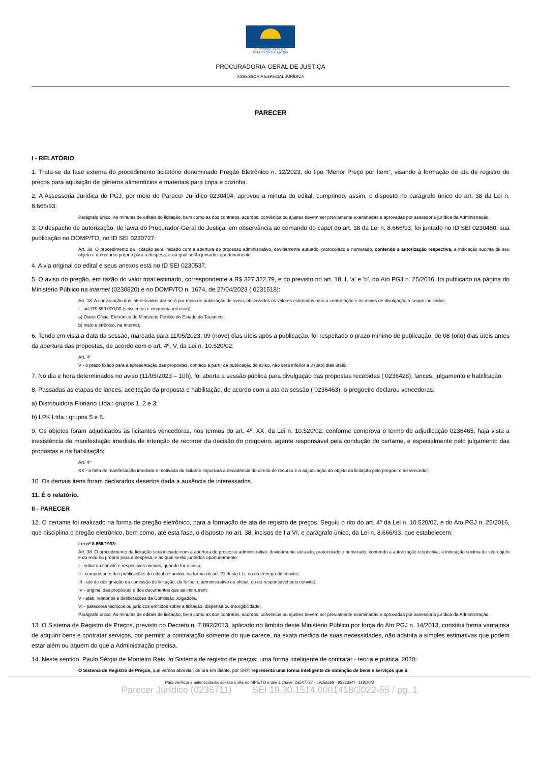MINISTÉRIO PÚBLICO
ESTADO DO TOCANTINS
PROCURADORIA-GERAL DE JUSTIÇA
ASSESSORIA ESPECIAL JURÍDICA
PARECER
I - RELATÓRIO
1. Trata-se da fase externa do procedimento licitatório denominado Pregão Eletrônico n. 12/2023, do tipo “Menor Preço por Item”, visando à formação de ata de registro de preços para aquisição de gêneros alimentícios e materiais para copa e cozinha.
2. A Assessoria Jurídica do PGJ, por meio do Parecer Jurídico 0230404, aprovou a minuta do edital, cumprindo, assim, o disposto no parágrafo único do art. 38 da Lei n. 8.666/93:
Parágrafo único. As minutas de editais de licitação, bem como as dos contratos, acordos, convênios ou ajustes devem ser previamente examinadas e aprovadas por assessoria jurídica da Administração.
3. O despacho de autorização, de lavra do Procurador-Geral de Justiça, em observância ao comando do caput do art. 38 da Lei n. 8.666/93, foi juntado no ID SEI 0230480; sua publicação no DOMP/TO, no ID SEI 0230727:
Art. 38. O procedimento da licitação será iniciado com a abertura de processo administrativo, devidamente autuado, protocolado e numerado, contendo a autorização respectiva, a indicação sucinta de seu objeto e do recurso próprio para a despesa, e ao qual serão juntados oportunamente:
4. A via original do edital e seus anexos está no ID SEI 0230537.
5. O aviso do pregão, em razão do valor total estimado, correspondente a R$ 327.322,79, e do previsto no art. 18, I, ‘a’ e ‘b', do Ato PGJ n. 25/2016, foi publicado na página do Ministério Público na internet (0230820) e no DOMP/TO n. 1674, de 27/04/2023 ( 0231518):
Art. 18. A convocação dos interessados dar-se-á por meio de publicação de aviso, observados os valores estimados para a contratação e os meios de divulgação a seguir indicados:
I - até R$ 650.000,00 (seiscentos e cinquenta mil reais):
a) Diário Oficial Eletrônico do Ministério Público do Estado do Tocantins;
b) meio eletrônico, na Internet;
6. Tendo em vista a data da sessão, marcada para 11/05/2023, 09 (nove) dias úteis após a publicação, foi respeitado o prazo mínimo de publicação, de 08 (oito) dias úteis antes da abertura das propostas, de acordo com o art. 4º, V, da Lei n. 10.520/02:
Art. 4º
V - o prazo fixado para a apresentação das propostas, contado a partir da publicação do aviso, não será inferior a 8 (oito) dias úteis;
7. No dia e hora determinados no aviso (11/05/2023 – 10h), foi aberta a sessão pública para divulgação das propostas recebidas ( 0236428), lances, julgamento e habilitação.
8. Passadas as etapas de lances, aceitação da proposta e habilitação, de acordo com a ata da sessão ( 0236463), o pregoeiro declarou vencedoras:
a) Distribuidora Floriano Ltda.: grupos 1, 2 e 3;
b) LPK Ltda.: grupos 5 e 6.
9. Os objetos foram adjudicados às licitantes vencedoras, nos termos do art. 4º, XX, da Lei n. 10.520/02, conforme comprova o termo de adjudicação 0236465, haja vista a inexistência de manifestação imediata de intenção de recorrer da decisão do pregoeiro, agente responsável pela condução do certame, e especialmente pelo julgamento das propostas e da habilitação:
Art. 4º
XX - a falta de manifestação imediata e motivada do licitante importará a decadência do direito de recurso e a adjudicação do objeto da licitação pelo pregoeiro ao vencedor;
10. Os demais itens foram declarados desertos dada a ausência de interessados.
11. É o relatório.
II - PARECER
12. O certame foi realizado na forma de pregão eletrônico, para a formação de ata de registro de preços. Seguiu o rito do art. 4º da Lei n. 10.520/02, e do Ato PGJ n. 25/2016, que disciplina o pregão eletrônico, bem como, até esta fase, o disposto no art. 38, incisos de I a VI, e parágrafo único, da Lei n. 8.666/93, que estabelecem:
Lei nº 8.666/1993:
Art. 38. O procedimento da licitação será iniciado com a abertura de processo administrativo, devidamente autuado, protocolado e numerado, contendo a autorização respectiva, a indicação sucinta de seu objeto e do recurso próprio para a despesa, e ao qual serão juntados oportunamente:
I - edital ou convite e respectivos anexos, quando for o caso;
II - comprovante das publicações do edital resumido, na forma do art. 21 desta Lei, ou da entrega do convite;
III - ato de designação da comissão de licitação, do leiloeiro administrativo ou oficial, ou do responsável pelo convite;
IV - original das propostas e dos documentos que as instruírem;
V - atas, relatórios e deliberações da Comissão Julgadora;
VI - pareceres técnicos ou jurídicos emitidos sobre a licitação, dispensa ou inexigibilidade;
Parágrafo único. As minutas de editais de licitação, bem como as dos contratos, acordos, convênios ou ajustes devem ser previamente examinadas e aprovadas por assessoria jurídica da Administração.
13. O Sistema de Registro de Preços, previsto no Decreto n. 7.892/2013, aplicado no âmbito deste Ministério Público por força do Ato PGJ n. 14/2013, constitui forma vantajosa de adquirir bens e contratar serviços, por permitir a contratação somente do que carece, na exata medida de suas necessidades, não adstrita a simples estimativas que podem estar além ou aquém do que a Administração precisa.
14. Neste sentido, Paulo Sérgio de Monteiro Reis, in Sistema de registro de preços: uma forma inteligente de contratar - teoria e prática, 2020:
O Sistema de Registro de Preços, que vamos abreviar, de ora em diante, por SRP, representa uma forma inteligente de obtenção de bens e serviços que a
Para verificar a autenticidade, acesse o site do MPE/TO e use a chave: 2a547727 - c9c5dab8 - 92313a4f - 1191f0f3
Parecer Jurídico (0236711) SEI 19.30.1514.0001418/2022-55 / pg. 1